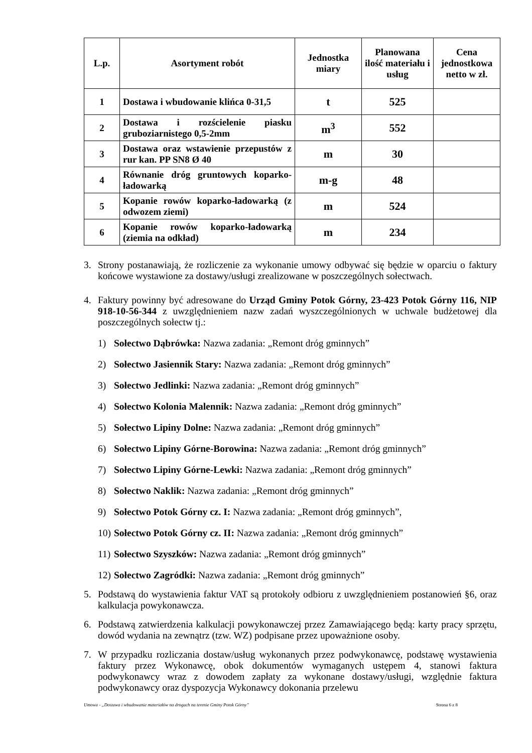| L.p. | Asortyment robót | Jednostka miary | Planowana ilość materiału i usług | Cena jednostkowa netto w zł. |
| --- | --- | --- | --- | --- |
| 1 | Dostawa i wbudowanie klińca 0-31,5 | t | 525 | |
| 2 | Dostawa i rozścielenie piasku gruboziarnistego 0,5-2mm | m<sup>3</sup> | 552 | |
| 3 | Dostawa oraz wstawienie przepustów z rur kan. PP SN8 Ø 40 | m | 30 | |
| 4 | Równanie dróg gruntowych koparko-ładowarką | m-g | 48 | |
| 5 | Kopanie rowów koparko-ładowarką (z odwozem ziemi) | m | 524 | |
| 6 | Kopanie rowów koparko-ładowarką (ziemia na odkład) | m | 234 | |
3. Strony postanawiają, że rozliczenie za wykonanie umowy odbywać się będzie w oparciu o faktury końcowe wystawione za dostawy/usługi zrealizowane w poszczególnych sołectwach.
4. Faktury powinny być adresowane do Urząd Gminy Potok Górny, 23-423 Potok Górny 116, NIP 918-10-56-344 z uwzględnieniem nazw zadań wyszczególnionych w uchwale budżetowej dla poszczególnych sołectw tj.:
1) Sołectwo Dąbrówka: Nazwa zadania: „Remont dróg gminnych”
2) Sołectwo Jasiennik Stary: Nazwa zadania: „Remont dróg gminnych”
3) Sołectwo Jedlinki: Nazwa zadania: „Remont dróg gminnych”
4) Sołectwo Kolonia Malennik: Nazwa zadania: „Remont dróg gminnych”
5) Sołectwo Lipiny Dolne: Nazwa zadania: „Remont dróg gminnych”
6) Sołectwo Lipiny Górne-Borowina: Nazwa zadania: „Remont dróg gminnych”
7) Sołectwo Lipiny Górne-Lewki: Nazwa zadania: „Remont dróg gminnych”
8) Sołectwo Naklik: Nazwa zadania: „Remont dróg gminnych”
9) Sołectwo Potok Górny cz. I: Nazwa zadania: „Remont dróg gminnych”,
10) Sołectwo Potok Górny cz. II: Nazwa zadania: „Remont dróg gminnych”
11) Sołectwo Szyszków: Nazwa zadania: „Remont dróg gminnych”
12) Sołectwo Zagródki: Nazwa zadania: „Remont dróg gminnych”
5. Podstawą do wystawienia faktur VAT są protokoły odbioru z uwzględnieniem postanowień §6, oraz kalkulacja powykonawcza.
6. Podstawą zatwierdzenia kalkulacji powykonawczej przez Zamawiającego będą: karty pracy sprzętu, dowód wydania na zewnątrz (tzw. WZ) podpisane przez upoważnione osoby.
7. W przypadku rozliczania dostaw/usług wykonanych przez podwykonawcę, podstawę wystawienia faktury przez Wykonawcę, obok dokumentów wymaganych ustępem 4, stanowi faktura podwykonawcy wraz z dowodem zapłaty za wykonane dostawy/usługi, względnie faktura podwykonawcy oraz dyspozycja Wykonawcy dokonania przelewu
Umowa - „Dostawa i wbudowanie materiałów na drogach na terenie Gminy Potok Górny” Strona 6 z 8